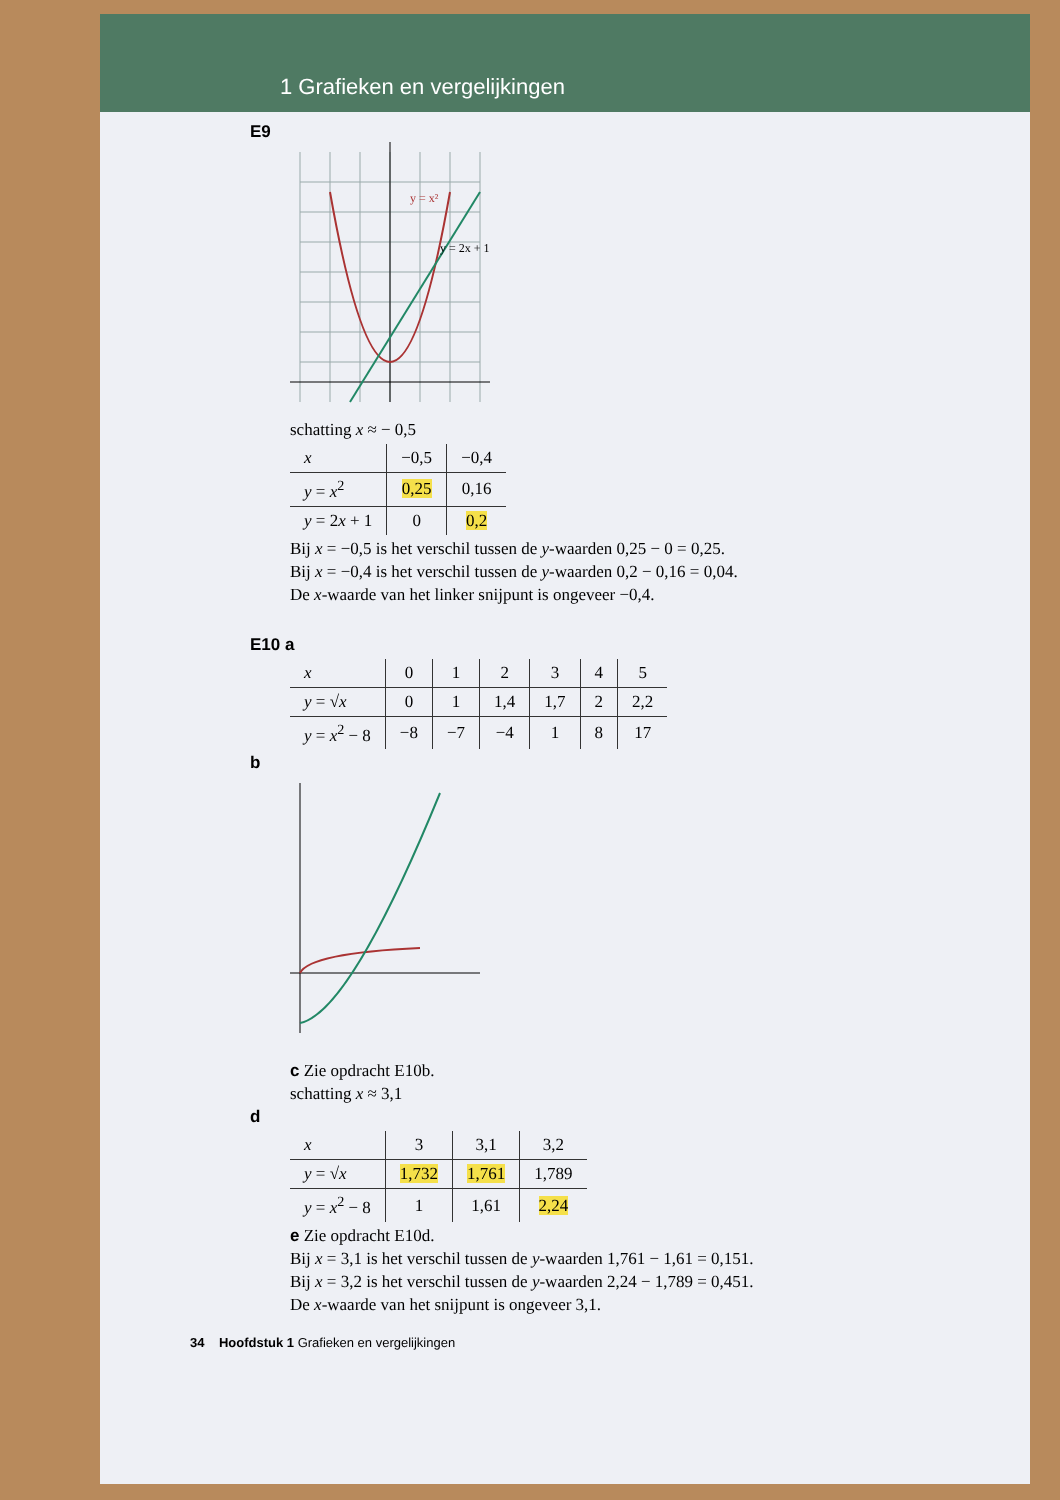1 Grafieken en vergelijkingen
E9
y = x²
y = 2x + 1
schatting x ≈ − 0,5
| x | −0,5 | −0,4 |
| --- | --- | --- |
| y = x<sup>2</sup> | 0,25 | 0,16 |
| y = 2 x + 1 | 0 | 0,2 |
Bij x = −0,5 is het verschil tussen de y-waarden 0,25 − 0 = 0,25.
Bij x = −0,4 is het verschil tussen de y-waarden 0,2 − 0,16 = 0,04.
De x-waarde van het linker snijpunt is ongeveer −0,4.
E10 a
| x | 0 | 1 | 2 | 3 | 4 | 5 |
| --- | --- | --- | --- | --- | --- | --- |
| y = √ x | 0 | 1 | 1,4 | 1,7 | 2 | 2,2 |
| y = x<sup>2</sup> − 8 | −8 | −7 | −4 | 1 | 8 | 17 |
b
c Zie opdracht E10b.
schatting x ≈ 3,1
d
| x | 3 | 3,1 | 3,2 |
| --- | --- | --- | --- |
| y = √ x | 1,732 | 1,761 | 1,789 |
| y = x<sup>2</sup> − 8 | 1 | 1,61 | 2,24 |
e Zie opdracht E10d.
Bij x = 3,1 is het verschil tussen de y-waarden 1,761 − 1,61 = 0,151.
Bij x = 3,2 is het verschil tussen de y-waarden 2,24 − 1,789 = 0,451.
De x-waarde van het snijpunt is ongeveer 3,1.
34 Hoofdstuk 1 Grafieken en vergelijkingen